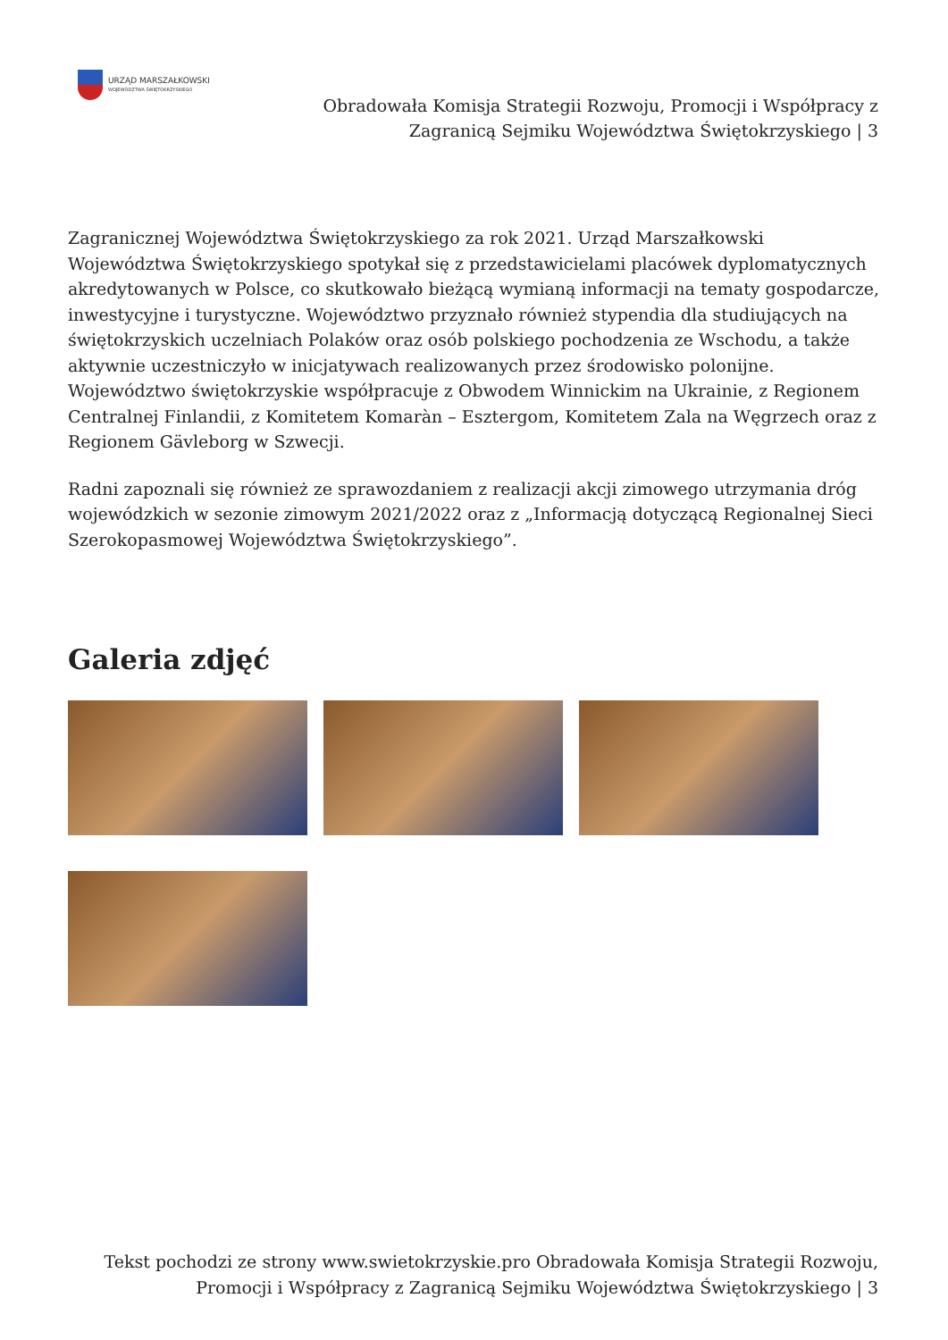URZĄD MARSZAŁKOWSKI
WOJEWÓDZTWA ŚWIĘTOKRZYSKIEGO
Obradowała Komisja Strategii Rozwoju, Promocji i Współpracy z
Zagranicą Sejmiku Województwa Świętokrzyskiego | 3
Zagranicznej Województwa Świętokrzyskiego za rok 2021. Urząd Marszałkowski Województwa Świętokrzyskiego spotykał się z przedstawicielami placówek dyplomatycznych akredytowanych w Polsce, co skutkowało bieżącą wymianą informacji na tematy gospodarcze, inwestycyjne i turystyczne. Województwo przyznało również stypendia dla studiujących na świętokrzyskich uczelniach Polaków oraz osób polskiego pochodzenia ze Wschodu, a także aktywnie uczestniczyło w inicjatywach realizowanych przez środowisko polonijne. Województwo świętokrzyskie współpracuje z Obwodem Winnickim na Ukrainie, z Regionem Centralnej Finlandii, z Komitetem Komaràn – Esztergom, Komitetem Zala na Węgrzech oraz z Regionem Gävleborg w Szwecji.
Radni zapoznali się również ze sprawozdaniem z realizacji akcji zimowego utrzymania dróg wojewódzkich w sezonie zimowym 2021/2022 oraz z „Informacją dotyczącą Regionalnej Sieci Szerokopasmowej Województwa Świętokrzyskiego”.
Galeria zdjęć
Tekst pochodzi ze strony www.swietokrzyskie.pro Obradowała Komisja Strategii Rozwoju,
Promocji i Współpracy z Zagranicą Sejmiku Województwa Świętokrzyskiego | 3